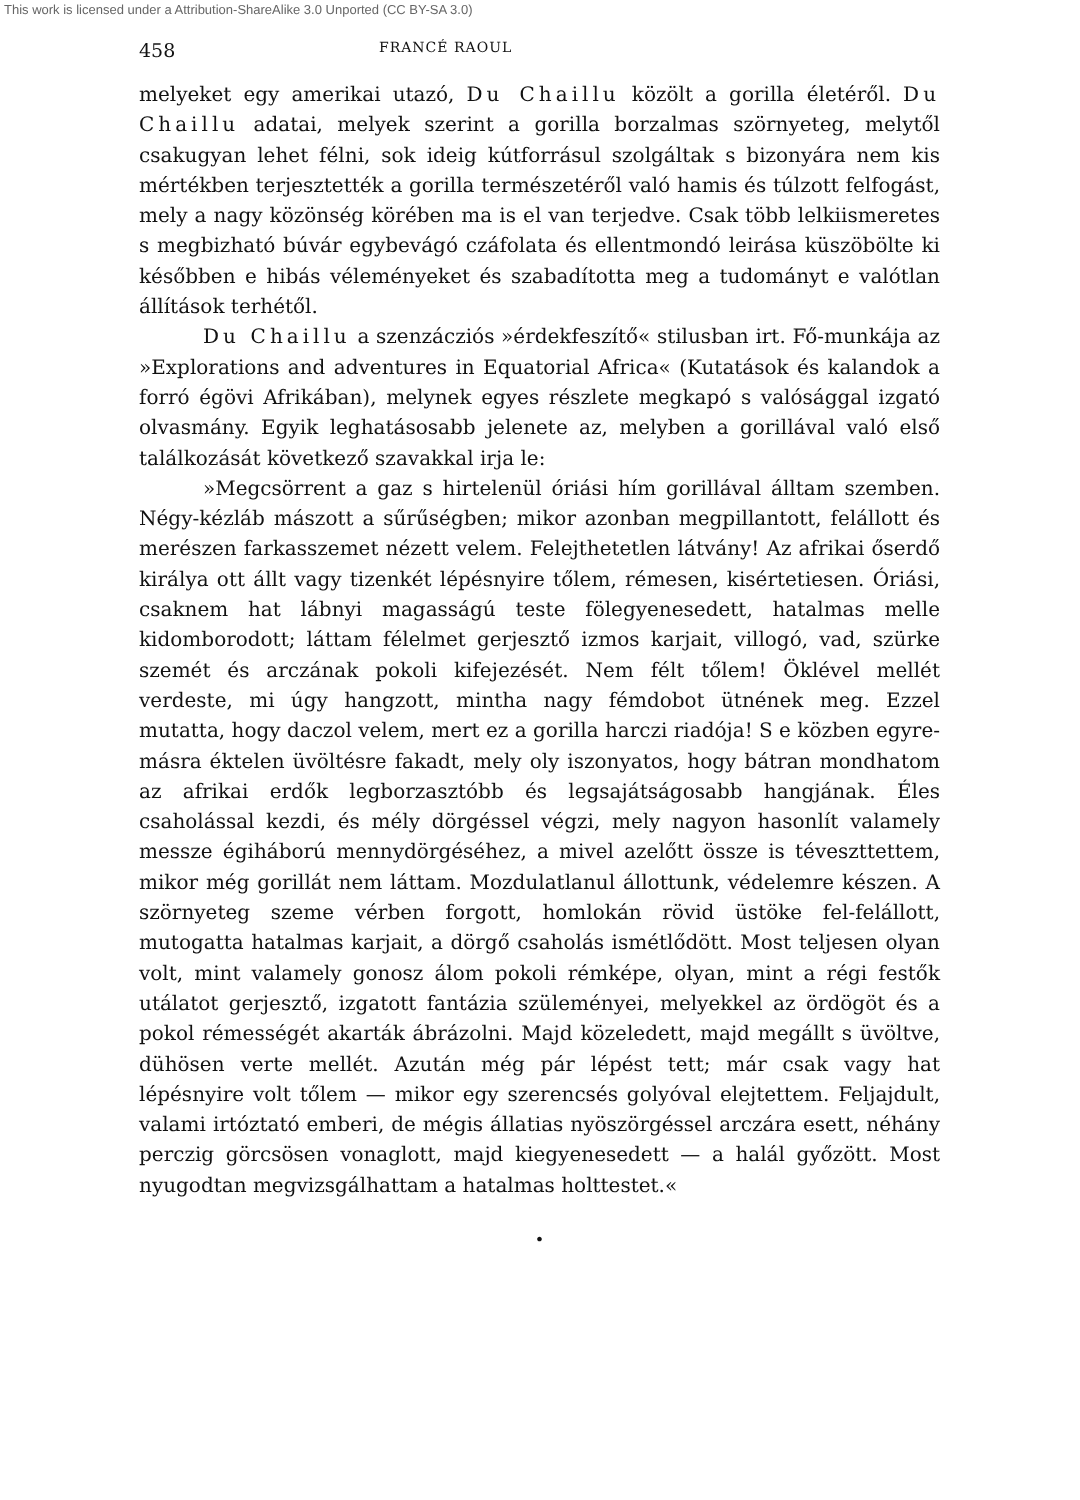This work is licensed under a Attribution-ShareAlike 3.0 Unported (CC BY-SA 3.0)
458 FRANCÉ RAOUL
melyeket egy amerikai utazó, Du Chaillu közölt a gorilla életéről. Du Chaillu adatai, melyek szerint a gorilla borzalmas szörnyeteg, melytől csakugyan lehet félni, sok ideig kútforrásul szolgáltak s bizonyára nem kis mértékben terjesztették a gorilla természetéről való hamis és túlzott felfogást, mely a nagy közönség körében ma is el van terjedve. Csak több lelkiismeretes s megbizható búvár egybevágó czáfolata és ellentmondó leirása küszöbölte ki későbben e hibás véleményeket és szabadította meg a tudományt e valótlan állítások terhétől.
Du Chaillu a szenzácziós »érdekfeszítő« stilusban irt. Fő-munkája az »Explorations and adventures in Equatorial Africa« (Kutatások és kalandok a forró égövi Afrikában), melynek egyes részlete megkapó s valósággal izgató olvasmány. Egyik leghatásosabb jelenete az, melyben a gorillával való első találkozását következő szavakkal irja le:
»Megcsörrent a gaz s hirtelenül óriási hím gorillával álltam szemben. Négy-kézláb mászott a sűrűségben; mikor azonban megpillantott, felállott és merészen farkasszemet nézett velem. Felejthetetlen látvány! Az afrikai őserdő királya ott állt vagy tizenkét lépésnyire tőlem, rémesen, kisértetiesen. Óriási, csaknem hat lábnyi magasságú teste fölegyenesedett, hatalmas melle kidomborodott; láttam félelmet gerjesztő izmos karjait, villogó, vad, szürke szemét és arczának pokoli kifejezését. Nem félt tőlem! Öklével mellét verdeste, mi úgy hangzott, mintha nagy fémdobot ütnének meg. Ezzel mutatta, hogy daczol velem, mert ez a gorilla harczi riadója! S e közben egyre-másra éktelen üvöltésre fakadt, mely oly iszonyatos, hogy bátran mondhatom az afrikai erdők legborzasztóbb és legsajátságosabb hangjának. Éles csaholással kezdi, és mély dörgéssel végzi, mely nagyon hasonlít valamely messze égiháború mennydörgéséhez, a mivel azelőtt össze is téveszttettem, mikor még gorillát nem láttam. Mozdulatlanul állottunk, védelemre készen. A szörnyeteg szeme vérben forgott, homlokán rövid üstöke fel-felállott, mutogatta hatalmas karjait, a dörgő csaholás ismétlődött. Most teljesen olyan volt, mint valamely gonosz álom pokoli rémképe, olyan, mint a régi festők utálatot gerjesztő, izgatott fantázia szüleményei, melyekkel az ördögöt és a pokol rémességét akarták ábrázolni. Majd közeledett, majd megállt s üvöltve, dühösen verte mellét. Azután még pár lépést tett; már csak vagy hat lépésnyire volt tőlem — mikor egy szerencsés golyóval elejtettem. Feljajdult, valami irtóztató emberi, de mégis állatias nyöszörgéssel arczára esett, néhány perczig görcsösen vonaglott, majd kiegyenesedett — a halál győzött. Most nyugodtan megvizsgálhattam a hatalmas holttestet.«
•